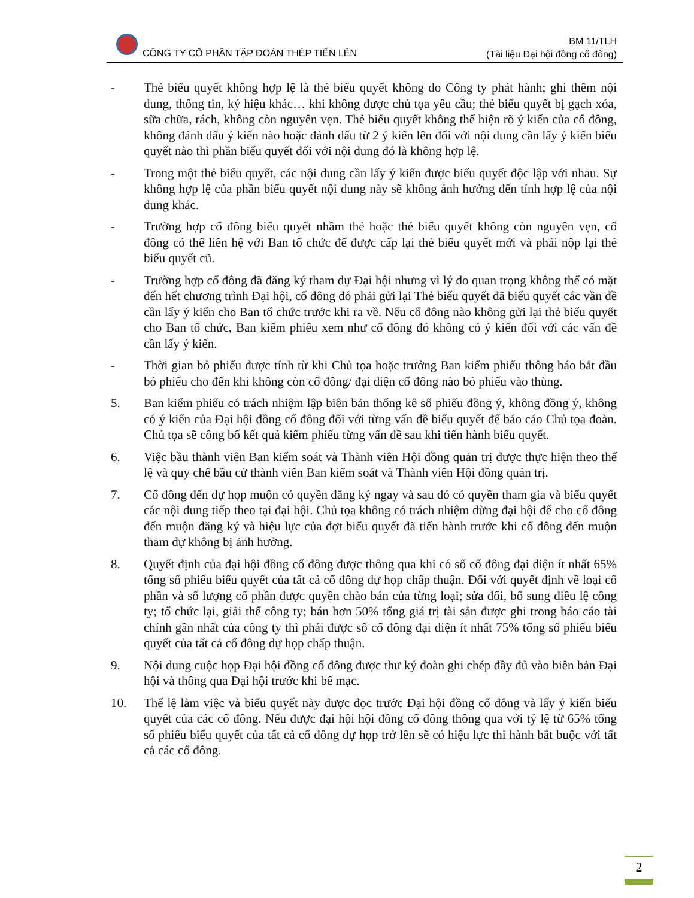CÔNG TY CỔ PHẦN TẬP ĐOÀN THÉP TIẾN LÊN
BM 11/TLH
(Tài liệu Đại hội đồng cổ đông)
- Thẻ biểu quyết không hợp lệ là thẻ biểu quyết không do Công ty phát hành; ghi thêm nội dung, thông tin, ký hiệu khác… khi không được chủ tọa yêu cầu; thẻ biểu quyết bị gạch xóa, sữa chữa, rách, không còn nguyên vẹn. Thẻ biểu quyết không thể hiện rõ ý kiến của cổ đông, không đánh dấu ý kiến nào hoặc đánh dấu từ 2 ý kiến lên đối với nội dung cần lấy ý kiến biểu quyết nào thì phần biểu quyết đối với nội dung đó là không hợp lệ.
- Trong một thẻ biểu quyết, các nội dung cần lấy ý kiến được biểu quyết độc lập với nhau. Sự không hợp lệ của phần biểu quyết nội dung này sẽ không ảnh hưởng đến tính hợp lệ của nội dung khác.
- Trường hợp cổ đông biểu quyết nhầm thẻ hoặc thẻ biểu quyết không còn nguyên vẹn, cổ đông có thể liên hệ với Ban tổ chức để được cấp lại thẻ biểu quyết mới và phải nộp lại thẻ biểu quyết cũ.
- Trường hợp cổ đông đã đăng ký tham dự Đại hội nhưng vì lý do quan trọng không thể có mặt đến hết chương trình Đại hội, cổ đông đó phải gửi lại Thẻ biểu quyết đã biểu quyết các vần đề cần lấy ý kiến cho Ban tổ chức trước khi ra về. Nếu cổ đông nào không gửi lại thẻ biểu quyết cho Ban tổ chức, Ban kiểm phiếu xem như cổ đông đó không có ý kiến đối với các vấn đề cần lấy ý kiến.
- Thời gian bỏ phiếu được tính từ khi Chủ tọa hoặc trưởng Ban kiểm phiếu thông báo bắt đầu bỏ phiếu cho đến khi không còn cổ đông/ đại diện cổ đông nào bỏ phiếu vào thùng.
5. Ban kiểm phiếu có trách nhiệm lập biên bản thống kê số phiếu đồng ý, không đồng ý, không có ý kiến của Đại hội đồng cổ đông đối với từng vấn đề biểu quyết để báo cáo Chủ tọa đoàn. Chủ tọa sẽ công bố kết quả kiểm phiếu từng vấn đề sau khi tiến hành biểu quyết.
6. Việc bầu thành viên Ban kiểm soát và Thành viên Hội đồng quản trị được thực hiện theo thể lệ và quy chế bầu cử thành viên Ban kiểm soát và Thành viên Hội đồng quản trị.
7. Cổ đông đến dự họp muộn có quyền đăng ký ngay và sau đó có quyền tham gia và biểu quyết các nội dung tiếp theo tại đại hội. Chủ tọa không có trách nhiệm dừng đại hội để cho cổ đông đến muộn đăng ký và hiệu lực của đợt biểu quyết đã tiến hành trước khi cổ đông đến muộn tham dự không bị ảnh hưởng.
8. Quyết định của đại hội đồng cổ đông được thông qua khi có số cổ đông đại diện ít nhất 65% tổng số phiếu biểu quyết của tất cả cổ đông dự họp chấp thuận. Đối với quyết định về loại cổ phần và số lượng cổ phần được quyền chào bán của từng loại; sửa đổi, bổ sung điều lệ công ty; tổ chức lại, giải thể công ty; bán hơn 50% tổng giá trị tài sản được ghi trong báo cáo tài chính gần nhất của công ty thì phải được số cổ đông đại diện ít nhất 75% tổng số phiếu biểu quyết của tất cả cổ đông dự họp chấp thuận.
9. Nội dung cuộc họp Đại hội đồng cổ đông được thư ký đoàn ghi chép đầy đủ vào biên bản Đại hội và thông qua Đại hội trước khi bế mạc.
10. Thể lệ làm việc và biểu quyết này được đọc trước Đại hội đồng cổ đông và lấy ý kiến biểu quyết của các cổ đông. Nếu được đại hội hội đồng cổ đông thông qua với tỷ lệ từ 65% tổng số phiếu biểu quyết của tất cả cổ đông dự họp trở lên sẽ có hiệu lực thi hành bắt buộc với tất cả các cổ đông.
2